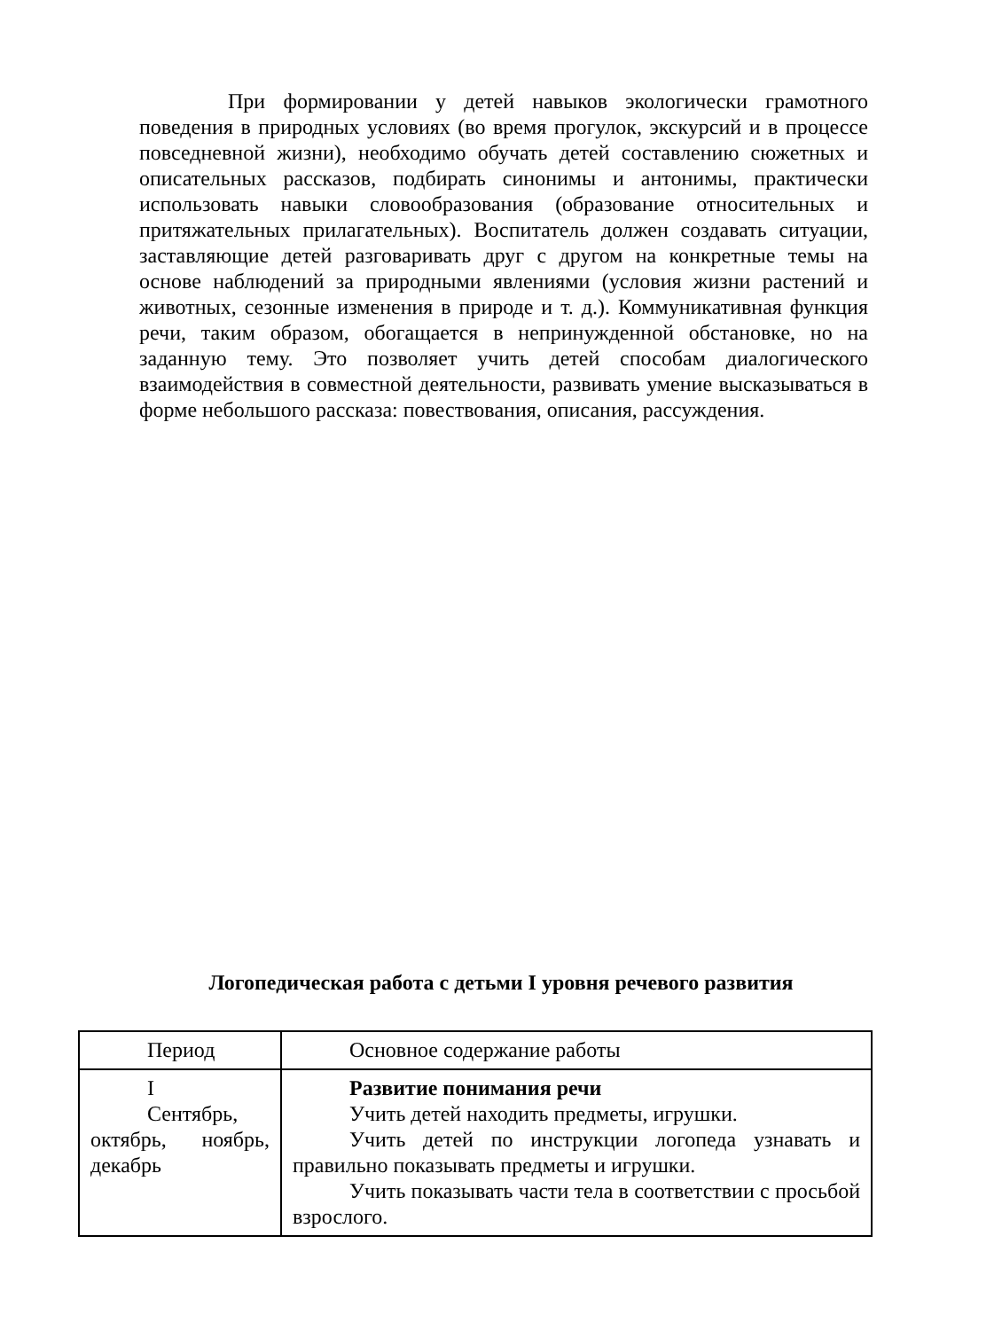При формировании у детей навыков экологически грамотного поведения в природных условиях (во время прогулок, экскурсий и в процессе повседневной жизни), необходимо обучать детей составлению сюжетных и описательных рассказов, подбирать синонимы и антонимы, практически использовать навыки словообразования (образование относительных и притяжательных прилагательных). Воспитатель должен создавать ситуации, заставляющие детей разговаривать друг с другом на конкретные темы на основе наблюдений за природными явлениями (условия жизни растений и животных, сезонные изменения в природе и т. д.). Коммуникативная функция речи, таким образом, обогащается в непринужденной обстановке, но на заданную тему. Это позволяет учить детей способам диалогического взаимодействия в совместной деятельности, развивать умение высказываться в форме небольшого рассказа: повествования, описания, рассуждения.
Логопедическая работа с детьми I уровня речевого развития
| Период | Основное содержание работы |
| --- | --- |
| I Сентябрь, октябрь, ноябрь, декабрь | Развитие понимания речи Учить детей находить предметы, игрушки. Учить детей по инструкции логопеда узнавать и правильно показывать предметы и игрушки. Учить показывать части тела в соответствии с просьбой взрослого. |